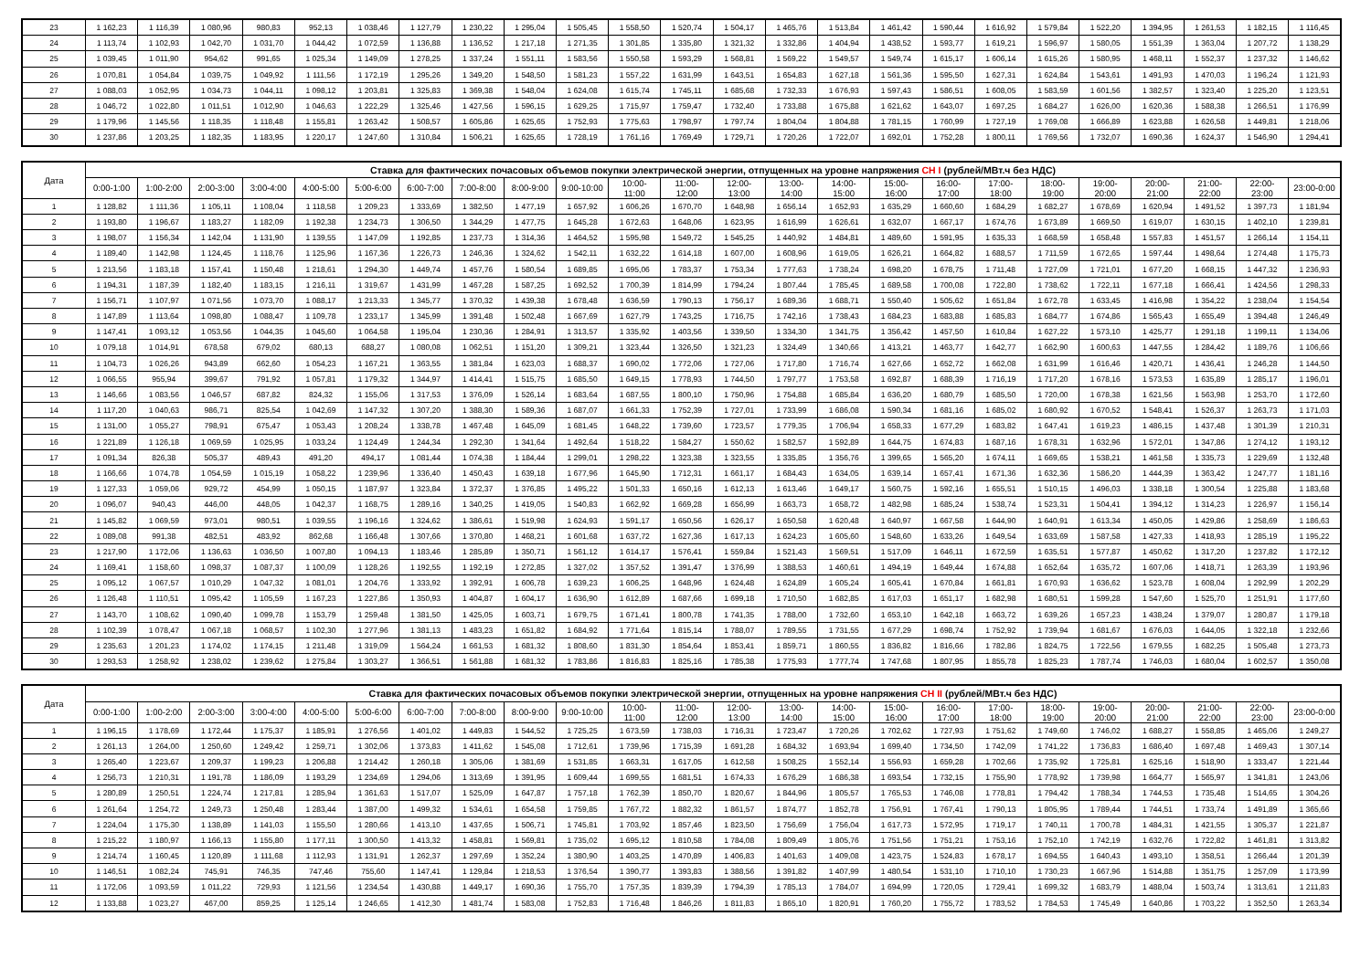| 23 | 1 162,23 | 1 116,39 | 1 080,96 | 980,83 | 952,13 | 1 038,46 | 1 127,79 | 1 230,22 | 1 295,04 | 1 505,45 | 1 558,50 | 1 520,74 | 1 504,17 | 1 465,76 | 1 513,84 | 1 461,42 | 1 590,44 | 1 616,92 | 1 579,84 | 1 522,20 | 1 394,95 | 1 261,53 | 1 182,15 | 1 116,45 |
| 24 | 1 113,74 | 1 102,93 | 1 042,70 | 1 031,70 | 1 044,42 | 1 072,59 | 1 136,88 | 1 136,52 | 1 217,18 | 1 271,35 | 1 301,85 | 1 335,80 | 1 321,32 | 1 332,86 | 1 404,94 | 1 438,52 | 1 593,77 | 1 619,21 | 1 596,97 | 1 580,05 | 1 551,39 | 1 363,04 | 1 207,72 | 1 138,29 |
| 25 | 1 039,45 | 1 011,90 | 954,62 | 991,65 | 1 025,34 | 1 149,09 | 1 278,25 | 1 337,24 | 1 551,11 | 1 583,56 | 1 550,58 | 1 593,29 | 1 568,81 | 1 569,22 | 1 549,57 | 1 549,74 | 1 615,17 | 1 606,14 | 1 615,26 | 1 580,95 | 1 468,11 | 1 552,37 | 1 237,32 | 1 146,62 |
| 26 | 1 070,81 | 1 054,84 | 1 039,75 | 1 049,92 | 1 111,56 | 1 172,19 | 1 295,26 | 1 349,20 | 1 548,50 | 1 581,23 | 1 557,22 | 1 631,99 | 1 643,51 | 1 654,83 | 1 627,18 | 1 561,36 | 1 595,50 | 1 627,31 | 1 624,84 | 1 543,61 | 1 491,93 | 1 470,03 | 1 196,24 | 1 121,93 |
| 27 | 1 088,03 | 1 052,95 | 1 034,73 | 1 044,11 | 1 098,12 | 1 203,81 | 1 325,83 | 1 369,38 | 1 548,04 | 1 624,08 | 1 615,74 | 1 745,11 | 1 685,68 | 1 732,33 | 1 676,93 | 1 597,43 | 1 586,51 | 1 608,05 | 1 583,59 | 1 601,56 | 1 382,57 | 1 323,40 | 1 225,20 | 1 123,51 |
| 28 | 1 046,72 | 1 022,80 | 1 011,51 | 1 012,90 | 1 046,63 | 1 222,29 | 1 325,46 | 1 427,56 | 1 596,15 | 1 629,25 | 1 715,97 | 1 759,47 | 1 732,40 | 1 733,88 | 1 675,88 | 1 621,62 | 1 643,07 | 1 697,25 | 1 684,27 | 1 626,00 | 1 620,36 | 1 588,38 | 1 266,51 | 1 176,99 |
| 29 | 1 179,96 | 1 145,56 | 1 118,35 | 1 118,48 | 1 155,81 | 1 263,42 | 1 508,57 | 1 605,86 | 1 625,65 | 1 752,93 | 1 775,63 | 1 798,97 | 1 797,74 | 1 804,04 | 1 804,88 | 1 781,15 | 1 760,99 | 1 727,19 | 1 769,08 | 1 666,89 | 1 623,88 | 1 626,58 | 1 449,81 | 1 218,06 |
| 30 | 1 237,86 | 1 203,25 | 1 182,35 | 1 183,95 | 1 220,17 | 1 247,60 | 1 310,84 | 1 506,21 | 1 625,65 | 1 728,19 | 1 761,16 | 1 769,49 | 1 729,71 | 1 720,26 | 1 722,07 | 1 692,01 | 1 752,28 | 1 800,11 | 1 769,56 | 1 732,07 | 1 690,36 | 1 624,37 | 1 546,90 | 1 294,41 |
| Дата | Ставка для фактических почасовых объемов покупки электрической энергии, отпущенных на уровне напряжения СН I (рублей/МВт.ч без НДС) | | | | | | | | | | | | | | | | | | | | | | | |
| --- | --- | --- | --- | --- | --- | --- | --- | --- | --- | --- | --- | --- | --- | --- | --- | --- | --- | --- | --- | --- | --- | --- | --- | --- |
| | 0:00-1:00 | 1:00-2:00 | 2:00-3:00 | 3:00-4:00 | 4:00-5:00 | 5:00-6:00 | 6:00-7:00 | 7:00-8:00 | 8:00-9:00 | 9:00-10:00 | 10:00- 11:00 | 11:00- 12:00 | 12:00- 13:00 | 13:00- 14:00 | 14:00- 15:00 | 15:00- 16:00 | 16:00- 17:00 | 17:00- 18:00 | 18:00- 19:00 | 19:00- 20:00 | 20:00- 21:00 | 21:00- 22:00 | 22:00- 23:00 | 23:00-0:00 |
| 1 | 1 128,82 | 1 111,36 | 1 105,11 | 1 108,04 | 1 118,58 | 1 209,23 | 1 333,69 | 1 382,50 | 1 477,19 | 1 657,92 | 1 606,26 | 1 670,70 | 1 648,98 | 1 656,14 | 1 652,93 | 1 635,29 | 1 660,60 | 1 684,29 | 1 682,27 | 1 678,69 | 1 620,94 | 1 491,52 | 1 397,73 | 1 181,94 |
| 2 | 1 193,80 | 1 196,67 | 1 183,27 | 1 182,09 | 1 192,38 | 1 234,73 | 1 306,50 | 1 344,29 | 1 477,75 | 1 645,28 | 1 672,63 | 1 648,06 | 1 623,95 | 1 616,99 | 1 626,61 | 1 632,07 | 1 667,17 | 1 674,76 | 1 673,89 | 1 669,50 | 1 619,07 | 1 630,15 | 1 402,10 | 1 239,81 |
| 3 | 1 198,07 | 1 156,34 | 1 142,04 | 1 131,90 | 1 139,55 | 1 147,09 | 1 192,85 | 1 237,73 | 1 314,36 | 1 464,52 | 1 595,98 | 1 549,72 | 1 545,25 | 1 440,92 | 1 484,81 | 1 489,60 | 1 591,95 | 1 635,33 | 1 668,59 | 1 658,48 | 1 557,83 | 1 451,57 | 1 266,14 | 1 154,11 |
| 4 | 1 189,40 | 1 142,98 | 1 124,45 | 1 118,76 | 1 125,96 | 1 167,36 | 1 226,73 | 1 246,36 | 1 324,62 | 1 542,11 | 1 632,22 | 1 614,18 | 1 607,00 | 1 608,96 | 1 619,05 | 1 626,21 | 1 664,82 | 1 688,57 | 1 711,59 | 1 672,65 | 1 597,44 | 1 498,64 | 1 274,48 | 1 175,73 |
| 5 | 1 213,56 | 1 183,18 | 1 157,41 | 1 150,48 | 1 218,61 | 1 294,30 | 1 449,74 | 1 457,76 | 1 580,54 | 1 689,85 | 1 695,06 | 1 783,37 | 1 753,34 | 1 777,63 | 1 738,24 | 1 698,20 | 1 678,75 | 1 711,48 | 1 727,09 | 1 721,01 | 1 677,20 | 1 668,15 | 1 447,32 | 1 236,93 |
| 6 | 1 194,31 | 1 187,39 | 1 182,40 | 1 183,15 | 1 216,11 | 1 319,67 | 1 431,99 | 1 467,28 | 1 587,25 | 1 692,52 | 1 700,39 | 1 814,99 | 1 794,24 | 1 807,44 | 1 785,45 | 1 689,58 | 1 700,08 | 1 722,80 | 1 738,62 | 1 722,11 | 1 677,18 | 1 666,41 | 1 424,56 | 1 298,33 |
| 7 | 1 156,71 | 1 107,97 | 1 071,56 | 1 073,70 | 1 088,17 | 1 213,33 | 1 345,77 | 1 370,32 | 1 439,38 | 1 678,48 | 1 636,59 | 1 790,13 | 1 756,17 | 1 689,36 | 1 688,71 | 1 550,40 | 1 505,62 | 1 651,84 | 1 672,78 | 1 633,45 | 1 416,98 | 1 354,22 | 1 238,04 | 1 154,54 |
| 8 | 1 147,89 | 1 113,64 | 1 098,80 | 1 088,47 | 1 109,78 | 1 233,17 | 1 345,99 | 1 391,48 | 1 502,48 | 1 667,69 | 1 627,79 | 1 743,25 | 1 716,75 | 1 742,16 | 1 738,43 | 1 684,23 | 1 683,88 | 1 685,83 | 1 684,77 | 1 674,86 | 1 565,43 | 1 655,49 | 1 394,48 | 1 246,49 |
| 9 | 1 147,41 | 1 093,12 | 1 053,56 | 1 044,35 | 1 045,60 | 1 064,58 | 1 195,04 | 1 230,36 | 1 284,91 | 1 313,57 | 1 335,92 | 1 403,56 | 1 339,50 | 1 334,30 | 1 341,75 | 1 356,42 | 1 457,50 | 1 610,84 | 1 627,22 | 1 573,10 | 1 425,77 | 1 291,18 | 1 199,11 | 1 134,06 |
| 10 | 1 079,18 | 1 014,91 | 678,58 | 679,02 | 680,13 | 688,27 | 1 080,08 | 1 062,51 | 1 151,20 | 1 309,21 | 1 323,44 | 1 326,50 | 1 321,23 | 1 324,49 | 1 340,66 | 1 413,21 | 1 463,77 | 1 642,77 | 1 662,90 | 1 600,63 | 1 447,55 | 1 284,42 | 1 189,76 | 1 106,66 |
| 11 | 1 104,73 | 1 026,26 | 943,89 | 662,60 | 1 054,23 | 1 167,21 | 1 363,55 | 1 381,84 | 1 623,03 | 1 688,37 | 1 690,02 | 1 772,06 | 1 727,06 | 1 717,80 | 1 716,74 | 1 627,66 | 1 652,72 | 1 662,08 | 1 631,99 | 1 616,46 | 1 420,71 | 1 436,41 | 1 246,28 | 1 144,50 |
| 12 | 1 066,55 | 955,94 | 399,67 | 791,92 | 1 057,81 | 1 179,32 | 1 344,97 | 1 414,41 | 1 515,75 | 1 685,50 | 1 649,15 | 1 778,93 | 1 744,50 | 1 797,77 | 1 753,58 | 1 692,87 | 1 688,39 | 1 716,19 | 1 717,20 | 1 678,16 | 1 573,53 | 1 635,89 | 1 285,17 | 1 196,01 |
| 13 | 1 146,66 | 1 083,56 | 1 046,57 | 687,82 | 824,32 | 1 155,06 | 1 317,53 | 1 376,09 | 1 526,14 | 1 683,64 | 1 687,55 | 1 800,10 | 1 750,96 | 1 754,88 | 1 685,84 | 1 636,20 | 1 680,79 | 1 685,50 | 1 720,00 | 1 678,38 | 1 621,56 | 1 563,98 | 1 253,70 | 1 172,60 |
| 14 | 1 117,20 | 1 040,63 | 986,71 | 825,54 | 1 042,69 | 1 147,32 | 1 307,20 | 1 388,30 | 1 589,36 | 1 687,07 | 1 661,33 | 1 752,39 | 1 727,01 | 1 733,99 | 1 686,08 | 1 590,34 | 1 681,16 | 1 685,02 | 1 680,92 | 1 670,52 | 1 548,41 | 1 526,37 | 1 263,73 | 1 171,03 |
| 15 | 1 131,00 | 1 055,27 | 798,91 | 675,47 | 1 053,43 | 1 208,24 | 1 338,78 | 1 467,48 | 1 645,09 | 1 681,45 | 1 648,22 | 1 739,60 | 1 723,57 | 1 779,35 | 1 706,94 | 1 658,33 | 1 677,29 | 1 683,82 | 1 647,41 | 1 619,23 | 1 486,15 | 1 437,48 | 1 301,39 | 1 210,31 |
| 16 | 1 221,89 | 1 126,18 | 1 069,59 | 1 025,95 | 1 033,24 | 1 124,49 | 1 244,34 | 1 292,30 | 1 341,64 | 1 492,64 | 1 518,22 | 1 584,27 | 1 550,62 | 1 582,57 | 1 592,89 | 1 644,75 | 1 674,83 | 1 687,16 | 1 678,31 | 1 632,96 | 1 572,01 | 1 347,86 | 1 274,12 | 1 193,12 |
| 17 | 1 091,34 | 826,38 | 505,37 | 489,43 | 491,20 | 494,17 | 1 081,44 | 1 074,38 | 1 184,44 | 1 299,01 | 1 298,22 | 1 323,38 | 1 323,55 | 1 335,85 | 1 356,76 | 1 399,65 | 1 565,20 | 1 674,11 | 1 669,65 | 1 538,21 | 1 461,58 | 1 335,73 | 1 229,69 | 1 132,48 |
| 18 | 1 166,66 | 1 074,78 | 1 054,59 | 1 015,19 | 1 058,22 | 1 239,96 | 1 336,40 | 1 450,43 | 1 639,18 | 1 677,96 | 1 645,90 | 1 712,31 | 1 661,17 | 1 684,43 | 1 634,05 | 1 639,14 | 1 657,41 | 1 671,36 | 1 632,36 | 1 586,20 | 1 444,39 | 1 363,42 | 1 247,77 | 1 181,16 |
| 19 | 1 127,33 | 1 059,06 | 929,72 | 454,99 | 1 050,15 | 1 187,97 | 1 323,84 | 1 372,37 | 1 376,85 | 1 495,22 | 1 501,33 | 1 650,16 | 1 612,13 | 1 613,46 | 1 649,17 | 1 560,75 | 1 592,16 | 1 655,51 | 1 510,15 | 1 496,03 | 1 338,18 | 1 300,54 | 1 225,88 | 1 183,68 |
| 20 | 1 096,07 | 940,43 | 446,00 | 448,05 | 1 042,37 | 1 168,75 | 1 289,16 | 1 340,25 | 1 419,05 | 1 540,83 | 1 662,92 | 1 669,28 | 1 656,99 | 1 663,73 | 1 658,72 | 1 482,98 | 1 685,24 | 1 538,74 | 1 523,31 | 1 504,41 | 1 394,12 | 1 314,23 | 1 226,97 | 1 156,14 |
| 21 | 1 145,82 | 1 069,59 | 973,01 | 980,51 | 1 039,55 | 1 196,16 | 1 324,62 | 1 386,61 | 1 519,98 | 1 624,93 | 1 591,17 | 1 650,56 | 1 626,17 | 1 650,58 | 1 620,48 | 1 640,97 | 1 667,58 | 1 644,90 | 1 640,91 | 1 613,34 | 1 450,05 | 1 429,86 | 1 258,69 | 1 186,63 |
| 22 | 1 089,08 | 991,38 | 482,51 | 483,92 | 862,68 | 1 166,48 | 1 307,66 | 1 370,80 | 1 468,21 | 1 601,68 | 1 637,72 | 1 627,36 | 1 617,13 | 1 624,23 | 1 605,60 | 1 548,60 | 1 633,26 | 1 649,54 | 1 633,69 | 1 587,58 | 1 427,33 | 1 418,93 | 1 285,19 | 1 195,22 |
| 23 | 1 217,90 | 1 172,06 | 1 136,63 | 1 036,50 | 1 007,80 | 1 094,13 | 1 183,46 | 1 285,89 | 1 350,71 | 1 561,12 | 1 614,17 | 1 576,41 | 1 559,84 | 1 521,43 | 1 569,51 | 1 517,09 | 1 646,11 | 1 672,59 | 1 635,51 | 1 577,87 | 1 450,62 | 1 317,20 | 1 237,82 | 1 172,12 |
| 24 | 1 169,41 | 1 158,60 | 1 098,37 | 1 087,37 | 1 100,09 | 1 128,26 | 1 192,55 | 1 192,19 | 1 272,85 | 1 327,02 | 1 357,52 | 1 391,47 | 1 376,99 | 1 388,53 | 1 460,61 | 1 494,19 | 1 649,44 | 1 674,88 | 1 652,64 | 1 635,72 | 1 607,06 | 1 418,71 | 1 263,39 | 1 193,96 |
| 25 | 1 095,12 | 1 067,57 | 1 010,29 | 1 047,32 | 1 081,01 | 1 204,76 | 1 333,92 | 1 392,91 | 1 606,78 | 1 639,23 | 1 606,25 | 1 648,96 | 1 624,48 | 1 624,89 | 1 605,24 | 1 605,41 | 1 670,84 | 1 661,81 | 1 670,93 | 1 636,62 | 1 523,78 | 1 608,04 | 1 292,99 | 1 202,29 |
| 26 | 1 126,48 | 1 110,51 | 1 095,42 | 1 105,59 | 1 167,23 | 1 227,86 | 1 350,93 | 1 404,87 | 1 604,17 | 1 636,90 | 1 612,89 | 1 687,66 | 1 699,18 | 1 710,50 | 1 682,85 | 1 617,03 | 1 651,17 | 1 682,98 | 1 680,51 | 1 599,28 | 1 547,60 | 1 525,70 | 1 251,91 | 1 177,60 |
| 27 | 1 143,70 | 1 108,62 | 1 090,40 | 1 099,78 | 1 153,79 | 1 259,48 | 1 381,50 | 1 425,05 | 1 603,71 | 1 679,75 | 1 671,41 | 1 800,78 | 1 741,35 | 1 788,00 | 1 732,60 | 1 653,10 | 1 642,18 | 1 663,72 | 1 639,26 | 1 657,23 | 1 438,24 | 1 379,07 | 1 280,87 | 1 179,18 |
| 28 | 1 102,39 | 1 078,47 | 1 067,18 | 1 068,57 | 1 102,30 | 1 277,96 | 1 381,13 | 1 483,23 | 1 651,82 | 1 684,92 | 1 771,64 | 1 815,14 | 1 788,07 | 1 789,55 | 1 731,55 | 1 677,29 | 1 698,74 | 1 752,92 | 1 739,94 | 1 681,67 | 1 676,03 | 1 644,05 | 1 322,18 | 1 232,66 |
| 29 | 1 235,63 | 1 201,23 | 1 174,02 | 1 174,15 | 1 211,48 | 1 319,09 | 1 564,24 | 1 661,53 | 1 681,32 | 1 808,60 | 1 831,30 | 1 854,64 | 1 853,41 | 1 859,71 | 1 860,55 | 1 836,82 | 1 816,66 | 1 782,86 | 1 824,75 | 1 722,56 | 1 679,55 | 1 682,25 | 1 505,48 | 1 273,73 |
| 30 | 1 293,53 | 1 258,92 | 1 238,02 | 1 239,62 | 1 275,84 | 1 303,27 | 1 366,51 | 1 561,88 | 1 681,32 | 1 783,86 | 1 816,83 | 1 825,16 | 1 785,38 | 1 775,93 | 1 777,74 | 1 747,68 | 1 807,95 | 1 855,78 | 1 825,23 | 1 787,74 | 1 746,03 | 1 680,04 | 1 602,57 | 1 350,08 |
| Дата | Ставка для фактических почасовых объемов покупки электрической энергии, отпущенных на уровне напряжения СН II (рублей/МВт.ч без НДС) | | | | | | | | | | | | | | | | | | | | | | | |
| --- | --- | --- | --- | --- | --- | --- | --- | --- | --- | --- | --- | --- | --- | --- | --- | --- | --- | --- | --- | --- | --- | --- | --- | --- |
| | 0:00-1:00 | 1:00-2:00 | 2:00-3:00 | 3:00-4:00 | 4:00-5:00 | 5:00-6:00 | 6:00-7:00 | 7:00-8:00 | 8:00-9:00 | 9:00-10:00 | 10:00- 11:00 | 11:00- 12:00 | 12:00- 13:00 | 13:00- 14:00 | 14:00- 15:00 | 15:00- 16:00 | 16:00- 17:00 | 17:00- 18:00 | 18:00- 19:00 | 19:00- 20:00 | 20:00- 21:00 | 21:00- 22:00 | 22:00- 23:00 | 23:00-0:00 |
| 1 | 1 196,15 | 1 178,69 | 1 172,44 | 1 175,37 | 1 185,91 | 1 276,56 | 1 401,02 | 1 449,83 | 1 544,52 | 1 725,25 | 1 673,59 | 1 738,03 | 1 716,31 | 1 723,47 | 1 720,26 | 1 702,62 | 1 727,93 | 1 751,62 | 1 749,60 | 1 746,02 | 1 688,27 | 1 558,85 | 1 465,06 | 1 249,27 |
| 2 | 1 261,13 | 1 264,00 | 1 250,60 | 1 249,42 | 1 259,71 | 1 302,06 | 1 373,83 | 1 411,62 | 1 545,08 | 1 712,61 | 1 739,96 | 1 715,39 | 1 691,28 | 1 684,32 | 1 693,94 | 1 699,40 | 1 734,50 | 1 742,09 | 1 741,22 | 1 736,83 | 1 686,40 | 1 697,48 | 1 469,43 | 1 307,14 |
| 3 | 1 265,40 | 1 223,67 | 1 209,37 | 1 199,23 | 1 206,88 | 1 214,42 | 1 260,18 | 1 305,06 | 1 381,69 | 1 531,85 | 1 663,31 | 1 617,05 | 1 612,58 | 1 508,25 | 1 552,14 | 1 556,93 | 1 659,28 | 1 702,66 | 1 735,92 | 1 725,81 | 1 625,16 | 1 518,90 | 1 333,47 | 1 221,44 |
| 4 | 1 256,73 | 1 210,31 | 1 191,78 | 1 186,09 | 1 193,29 | 1 234,69 | 1 294,06 | 1 313,69 | 1 391,95 | 1 609,44 | 1 699,55 | 1 681,51 | 1 674,33 | 1 676,29 | 1 686,38 | 1 693,54 | 1 732,15 | 1 755,90 | 1 778,92 | 1 739,98 | 1 664,77 | 1 565,97 | 1 341,81 | 1 243,06 |
| 5 | 1 280,89 | 1 250,51 | 1 224,74 | 1 217,81 | 1 285,94 | 1 361,63 | 1 517,07 | 1 525,09 | 1 647,87 | 1 757,18 | 1 762,39 | 1 850,70 | 1 820,67 | 1 844,96 | 1 805,57 | 1 765,53 | 1 746,08 | 1 778,81 | 1 794,42 | 1 788,34 | 1 744,53 | 1 735,48 | 1 514,65 | 1 304,26 |
| 6 | 1 261,64 | 1 254,72 | 1 249,73 | 1 250,48 | 1 283,44 | 1 387,00 | 1 499,32 | 1 534,61 | 1 654,58 | 1 759,85 | 1 767,72 | 1 882,32 | 1 861,57 | 1 874,77 | 1 852,78 | 1 756,91 | 1 767,41 | 1 790,13 | 1 805,95 | 1 789,44 | 1 744,51 | 1 733,74 | 1 491,89 | 1 365,66 |
| 7 | 1 224,04 | 1 175,30 | 1 138,89 | 1 141,03 | 1 155,50 | 1 280,66 | 1 413,10 | 1 437,65 | 1 506,71 | 1 745,81 | 1 703,92 | 1 857,46 | 1 823,50 | 1 756,69 | 1 756,04 | 1 617,73 | 1 572,95 | 1 719,17 | 1 740,11 | 1 700,78 | 1 484,31 | 1 421,55 | 1 305,37 | 1 221,87 |
| 8 | 1 215,22 | 1 180,97 | 1 166,13 | 1 155,80 | 1 177,11 | 1 300,50 | 1 413,32 | 1 458,81 | 1 569,81 | 1 735,02 | 1 695,12 | 1 810,58 | 1 784,08 | 1 809,49 | 1 805,76 | 1 751,56 | 1 751,21 | 1 753,16 | 1 752,10 | 1 742,19 | 1 632,76 | 1 722,82 | 1 461,81 | 1 313,82 |
| 9 | 1 214,74 | 1 160,45 | 1 120,89 | 1 111,68 | 1 112,93 | 1 131,91 | 1 262,37 | 1 297,69 | 1 352,24 | 1 380,90 | 1 403,25 | 1 470,89 | 1 406,83 | 1 401,63 | 1 409,08 | 1 423,75 | 1 524,83 | 1 678,17 | 1 694,55 | 1 640,43 | 1 493,10 | 1 358,51 | 1 266,44 | 1 201,39 |
| 10 | 1 146,51 | 1 082,24 | 745,91 | 746,35 | 747,46 | 755,60 | 1 147,41 | 1 129,84 | 1 218,53 | 1 376,54 | 1 390,77 | 1 393,83 | 1 388,56 | 1 391,82 | 1 407,99 | 1 480,54 | 1 531,10 | 1 710,10 | 1 730,23 | 1 667,96 | 1 514,88 | 1 351,75 | 1 257,09 | 1 173,99 |
| 11 | 1 172,06 | 1 093,59 | 1 011,22 | 729,93 | 1 121,56 | 1 234,54 | 1 430,88 | 1 449,17 | 1 690,36 | 1 755,70 | 1 757,35 | 1 839,39 | 1 794,39 | 1 785,13 | 1 784,07 | 1 694,99 | 1 720,05 | 1 729,41 | 1 699,32 | 1 683,79 | 1 488,04 | 1 503,74 | 1 313,61 | 1 211,83 |
| 12 | 1 133,88 | 1 023,27 | 467,00 | 859,25 | 1 125,14 | 1 246,65 | 1 412,30 | 1 481,74 | 1 583,08 | 1 752,83 | 1 716,48 | 1 846,26 | 1 811,83 | 1 865,10 | 1 820,91 | 1 760,20 | 1 755,72 | 1 783,52 | 1 784,53 | 1 745,49 | 1 640,86 | 1 703,22 | 1 352,50 | 1 263,34 |